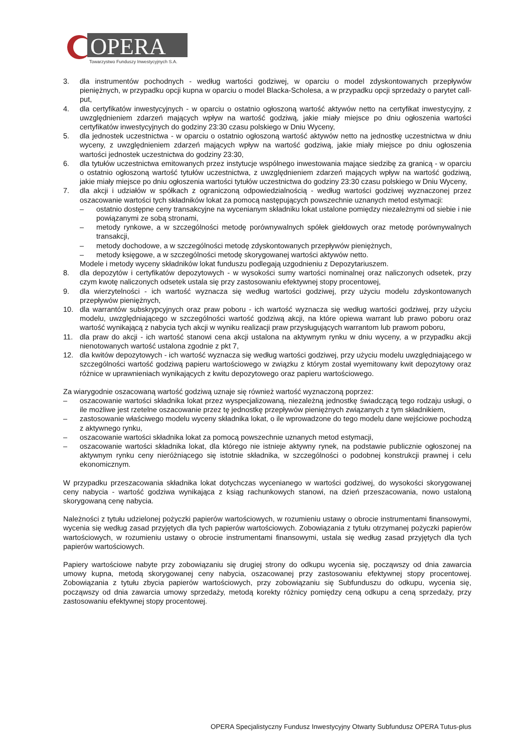OPERA
Towarzystwo Funduszy Inwestycyjnych S.A.
3. dla instrumentów pochodnych - według wartości godziwej, w oparciu o model zdyskontowanych przepływów pieniężnych, w przypadku opcji kupna w oparciu o model Blacka-Scholesa, a w przypadku opcji sprzedaży o parytet call-put,
4. dla certyfikatów inwestycyjnych - w oparciu o ostatnio ogłoszoną wartość aktywów netto na certyfikat inwestycyjny, z uwzględnieniem zdarzeń mających wpływ na wartość godziwą, jakie miały miejsce po dniu ogłoszenia wartości certyfikatów inwestycyjnych do godziny 23:30 czasu polskiego w Dniu Wyceny,
5. dla jednostek uczestnictwa - w oparciu o ostatnio ogłoszoną wartość aktywów netto na jednostkę uczestnictwa w dniu wyceny, z uwzględnieniem zdarzeń mających wpływ na wartość godziwą, jakie miały miejsce po dniu ogłoszenia wartości jednostek uczestnictwa do godziny 23:30,
6. dla tytułów uczestnictwa emitowanych przez instytucje wspólnego inwestowania mające siedzibę za granicą - w oparciu o ostatnio ogłoszoną wartość tytułów uczestnictwa, z uwzględnieniem zdarzeń mających wpływ na wartość godziwą, jakie miały miejsce po dniu ogłoszenia wartości tytułów uczestnictwa do godziny 23:30 czasu polskiego w Dniu Wyceny,
7. dla akcji i udziałów w spółkach z ograniczoną odpowiedzialnością - według wartości godziwej wyznaczonej przez oszacowanie wartości tych składników lokat za pomocą następujących powszechnie uznanych metod estymacji:
– ostatnio dostępne ceny transakcyjne na wycenianym składniku lokat ustalone pomiędzy niezależnymi od siebie i nie powiązanymi ze sobą stronami,
– metody rynkowe, a w szczególności metodę porównywalnych spółek giełdowych oraz metodę porównywalnych transakcji,
– metody dochodowe, a w szczególności metodę zdyskontowanych przepływów pieniężnych,
– metody księgowe, a w szczególności metodę skorygowanej wartości aktywów netto.
Modele i metody wyceny składników lokat funduszu podlegają uzgodnieniu z Depozytariuszem.
8. dla depozytów i certyfikatów depozytowych - w wysokości sumy wartości nominalnej oraz naliczonych odsetek, przy czym kwotę naliczonych odsetek ustala się przy zastosowaniu efektywnej stopy procentowej,
9. dla wierzytelności - ich wartość wyznacza się według wartości godziwej, przy użyciu modelu zdyskontowanych przepływów pieniężnych,
10. dla warrantów subskrypcyjnych oraz praw poboru - ich wartość wyznacza się według wartości godziwej, przy użyciu modelu, uwzględniającego w szczególności wartość godziwą akcji, na które opiewa warrant lub prawo poboru oraz wartość wynikającą z nabycia tych akcji w wyniku realizacji praw przysługujących warrantom lub prawom poboru,
11. dla praw do akcji - ich wartość stanowi cena akcji ustalona na aktywnym rynku w dniu wyceny, a w przypadku akcji nienotowanych wartość ustalona zgodnie z pkt 7,
12. dla kwitów depozytowych - ich wartość wyznacza się według wartości godziwej, przy użyciu modelu uwzględniającego w szczególności wartość godziwą papieru wartościowego w związku z którym został wyemitowany kwit depozytowy oraz różnice w uprawnieniach wynikających z kwitu depozytowego oraz papieru wartościowego.
Za wiarygodnie oszacowaną wartość godziwą uznaje się również wartość wyznaczoną poprzez:
– oszacowanie wartości składnika lokat przez wyspecjalizowaną, niezależną jednostkę świadczącą tego rodzaju usługi, o ile możliwe jest rzetelne oszacowanie przez tę jednostkę przepływów pieniężnych związanych z tym składnikiem,
– zastosowanie właściwego modelu wyceny składnika lokat, o ile wprowadzone do tego modelu dane wejściowe pochodzą z aktywnego rynku,
– oszacowanie wartości składnika lokat za pomocą powszechnie uznanych metod estymacji,
– oszacowanie wartości składnika lokat, dla którego nie istnieje aktywny rynek, na podstawie publicznie ogłoszonej na aktywnym rynku ceny nieróżniącego się istotnie składnika, w szczególności o podobnej konstrukcji prawnej i celu ekonomicznym.
W przypadku przeszacowania składnika lokat dotychczas wycenianego w wartości godziwej, do wysokości skorygowanej ceny nabycia - wartość godziwa wynikająca z ksiąg rachunkowych stanowi, na dzień przeszacowania, nowo ustaloną skorygowaną cenę nabycia.
Należności z tytułu udzielonej pożyczki papierów wartościowych, w rozumieniu ustawy o obrocie instrumentami finansowymi, wycenia się według zasad przyjętych dla tych papierów wartościowych. Zobowiązania z tytułu otrzymanej pożyczki papierów wartościowych, w rozumieniu ustawy o obrocie instrumentami finansowymi, ustala się według zasad przyjętych dla tych papierów wartościowych.
Papiery wartościowe nabyte przy zobowiązaniu się drugiej strony do odkupu wycenia się, począwszy od dnia zawarcia umowy kupna, metodą skorygowanej ceny nabycia, oszacowanej przy zastosowaniu efektywnej stopy procentowej. Zobowiązania z tytułu zbycia papierów wartościowych, przy zobowiązaniu się Subfunduszu do odkupu, wycenia się, począwszy od dnia zawarcia umowy sprzedaży, metodą korekty różnicy pomiędzy ceną odkupu a ceną sprzedaży, przy zastosowaniu efektywnej stopy procentowej.
OPERA Specjalistyczny Fundusz Inwestycyjny Otwarty Subfundusz OPERA Tutus-plus